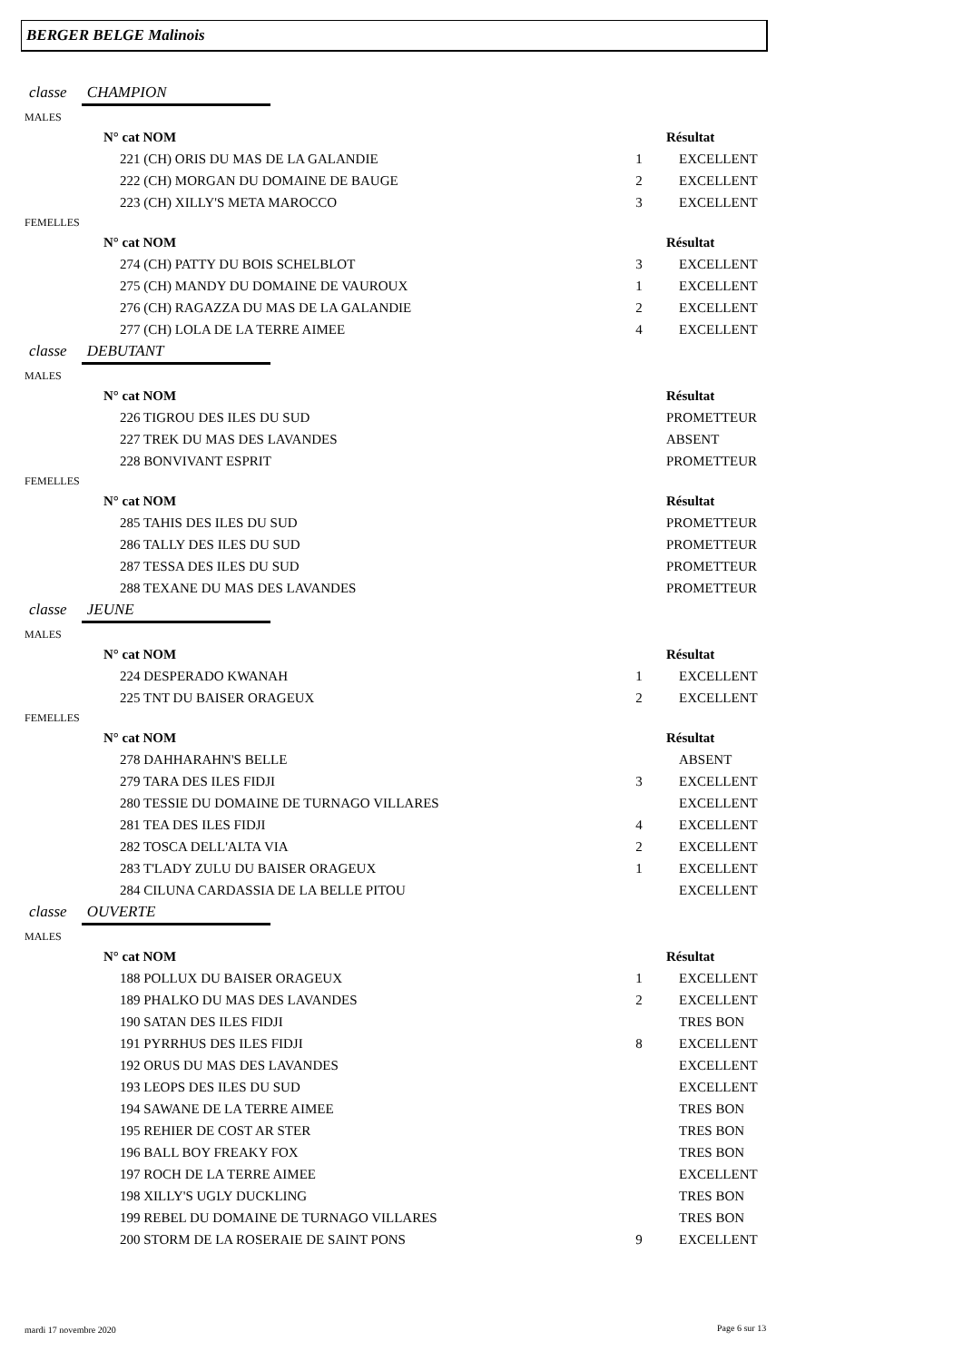BERGER BELGE Malinois
classe CHAMPION
MALES
| N° cat NOM | | Résultat |
| --- | --- | --- |
| 221 (CH) ORIS DU MAS DE LA GALANDIE | 1 | EXCELLENT |
| 222 (CH) MORGAN DU DOMAINE DE BAUGE | 2 | EXCELLENT |
| 223 (CH) XILLY'S META MAROCCO | 3 | EXCELLENT |
FEMELLES
| N° cat NOM | | Résultat |
| --- | --- | --- |
| 274 (CH) PATTY DU BOIS SCHELBLOT | 3 | EXCELLENT |
| 275 (CH) MANDY DU DOMAINE DE VAUROUX | 1 | EXCELLENT |
| 276 (CH) RAGAZZA DU MAS DE LA GALANDIE | 2 | EXCELLENT |
| 277 (CH) LOLA DE LA TERRE AIMEE | 4 | EXCELLENT |
classe DEBUTANT
MALES
| N° cat NOM | | Résultat |
| --- | --- | --- |
| 226 TIGROU DES ILES DU SUD | | PROMETTEUR |
| 227 TREK DU MAS DES LAVANDES | | ABSENT |
| 228 BONVIVANT ESPRIT | | PROMETTEUR |
FEMELLES
| N° cat NOM | | Résultat |
| --- | --- | --- |
| 285 TAHIS DES ILES DU SUD | | PROMETTEUR |
| 286 TALLY DES ILES DU SUD | | PROMETTEUR |
| 287 TESSA DES ILES DU SUD | | PROMETTEUR |
| 288 TEXANE DU MAS DES LAVANDES | | PROMETTEUR |
classe JEUNE
MALES
| N° cat NOM | | Résultat |
| --- | --- | --- |
| 224 DESPERADO KWANAH | 1 | EXCELLENT |
| 225 TNT DU BAISER ORAGEUX | 2 | EXCELLENT |
FEMELLES
| N° cat NOM | | Résultat |
| --- | --- | --- |
| 278 DAHHARAHN'S BELLE | | ABSENT |
| 279 TARA DES ILES FIDJI | 3 | EXCELLENT |
| 280 TESSIE DU DOMAINE DE TURNAGO VILLARES | | EXCELLENT |
| 281 TEA DES ILES FIDJI | 4 | EXCELLENT |
| 282 TOSCA DELL'ALTA VIA | 2 | EXCELLENT |
| 283 T'LADY ZULU DU BAISER ORAGEUX | 1 | EXCELLENT |
| 284 CILUNA CARDASSIA DE LA BELLE PITOU | | EXCELLENT |
classe OUVERTE
MALES
| N° cat NOM | | Résultat |
| --- | --- | --- |
| 188 POLLUX DU BAISER ORAGEUX | 1 | EXCELLENT |
| 189 PHALKO DU MAS DES LAVANDES | 2 | EXCELLENT |
| 190 SATAN DES ILES FIDJI | | TRES BON |
| 191 PYRRHUS DES ILES FIDJI | 8 | EXCELLENT |
| 192 ORUS DU MAS DES LAVANDES | | EXCELLENT |
| 193 LEOPS DES ILES DU SUD | | EXCELLENT |
| 194 SAWANE DE LA TERRE AIMEE | | TRES BON |
| 195 REHIER DE COST AR STER | | TRES BON |
| 196 BALL BOY FREAKY FOX | | TRES BON |
| 197 ROCH DE LA TERRE AIMEE | | EXCELLENT |
| 198 XILLY'S UGLY DUCKLING | | TRES BON |
| 199 REBEL DU DOMAINE DE TURNAGO VILLARES | | TRES BON |
| 200 STORM DE LA ROSERAIE DE SAINT PONS | 9 | EXCELLENT |
mardi 17 novembre 2020 Page 6 sur 13